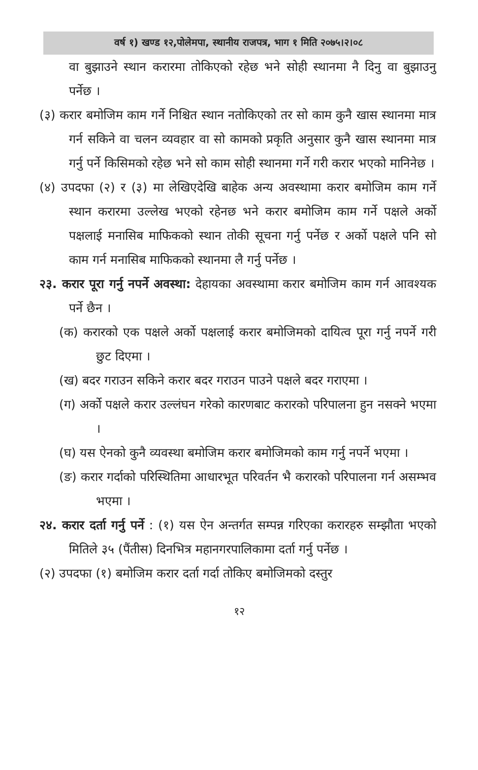वर्ष १) खण्ड १२,पोलेमपा, स्थानीय राजपत्र, भाग १ मिति २०७५।२।०८
वा बुझाउने स्थान करारमा तोकिएको रहेछ भने सोही स्थानमा नै दिनु वा बुझाउनु पर्नेछ ।
(३) करार बमोजिम काम गर्ने निश्चित स्थान नतोकिएको तर सो काम कुनै खास स्थानमा मात्र गर्न सकिने वा चलन व्यवहार वा सो कामको प्रकृति अनुसार कुनै खास स्थानमा मात्र गर्नु पर्ने किसिमको रहेछ भने सो काम सोही स्थानमा गर्ने गरी करार भएको मानिनेछ ।
(४) उपदफा (२) र (३) मा लेखिएदेखि बाहेक अन्य अवस्थामा करार बमोजिम काम गर्ने स्थान करारमा उल्लेख भएको रहेनछ भने करार बमोजिम काम गर्ने पक्षले अर्को पक्षलाई मनासिब माफिकको स्थान तोकी सूचना गर्नु पर्नेछ र अर्को पक्षले पनि सो काम गर्न मनासिब माफिकको स्थानमा लै गर्नु पर्नेछ ।
२३. करार पूरा गर्नु नपर्ने अवस्था: देहायका अवस्थामा करार बमोजिम काम गर्न आवश्यक पर्ने छैन ।
(क) करारको एक पक्षले अर्को पक्षलाई करार बमोजिमको दायित्व पूरा गर्नु नपर्ने गरी छुट दिएमा ।
(ख) बदर गराउन सकिने करार बदर गराउन पाउने पक्षले बदर गराएमा ।
(ग) अर्को पक्षले करार उल्लंघन गरेको कारणबाट करारको परिपालना हुन नसक्ने भएमा ।
(घ) यस ऐनको कुनै व्यवस्था बमोजिम करार बमोजिमको काम गर्नु नपर्ने भएमा ।
(ङ) करार गर्दाको परिस्थितिमा आधारभूत परिवर्तन भै करारको परिपालना गर्न असम्भव भएमा ।
२४. करार दर्ता गर्नु पर्ने : (१) यस ऐन अन्तर्गत सम्पन्न गरिएका करारहरु सम्झौता भएको मितिले ३५ (पैंतीस) दिनभित्र महानगरपालिकामा दर्ता गर्नु पर्नेछ ।
(२) उपदफा (१) बमोजिम करार दर्ता गर्दा तोकिए बमोजिमको दस्तुर
१२